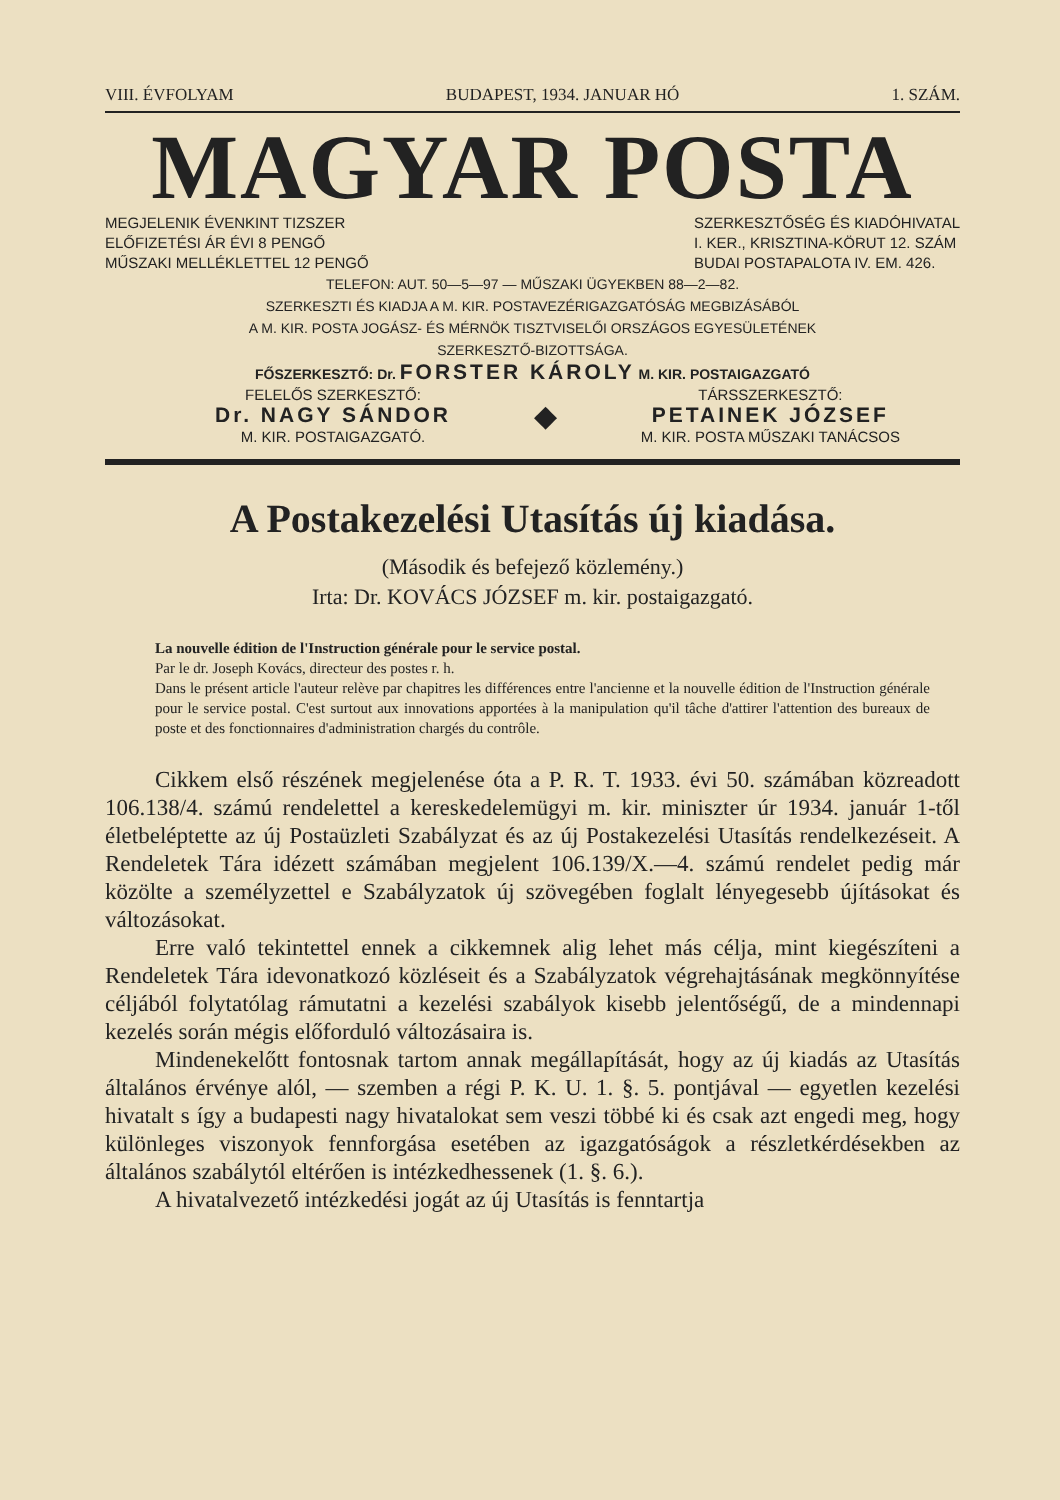VIII. ÉVFOLYAM BUDAPEST, 1934. JANUAR HÓ 1. SZÁM.
MAGYAR POSTA
MEGJELENIK ÉVENKINT TIZSZER
ELŐFIZETÉSI ÁR ÉVI 8 PENGŐ
MŰSZAKI MELLÉKLETTEL 12 PENGŐ SZERKESZTŐSÉG ÉS KIADÓHIVATAL
I. KER., KRISZTINA-KÖRUT 12. SZÁM
BUDAI POSTAPALOTA IV. EM. 426.
TELEFON: AUT. 50—5—97 — MŰSZAKI ÜGYEKBEN 88—2—82.
SZERKESZTI ÉS KIADJA A M. KIR. POSTAVEZÉRIGAZGATÓSÁG MEGBIZÁSÁBÓL
A M. KIR. POSTA JOGÁSZ- ÉS MÉRNÖK TISZTVISELŐI ORSZÁGOS EGYESÜLETÉNEK
SZERKESZTŐ-BIZOTTSÁGA.
FŐSZERKESZTŐ: Dr. FORSTER KÁROLY M. KIR. POSTAIGAZGATÓ
FELELŐS SZERKESZTŐ:
Dr. NAGY SÁNDOR
M. KIR. POSTAIGAZGATÓ. ◆ TÁRSSZERKESZTŐ:
PETAINEK JÓZSEF
M. KIR. POSTA MŰSZAKI TANÁCSOS
A Postakezelési Utasítás új kiadása.
(Második és befejező közlemény.)
Irta: Dr. KOVÁCS JÓZSEF m. kir. postaigazgató.
La nouvelle édition de l'Instruction générale pour le service postal.
Par le dr. Joseph Kovács, directeur des postes r. h.
Dans le présent article l'auteur relève par chapitres les différences entre l'ancienne et la nouvelle édition de l'Instruction générale pour le service postal. C'est surtout aux innovations apportées à la manipulation qu'il tâche d'attirer l'attention des bureaux de poste et des fonctionnaires d'administration chargés du contrôle.
Cikkem első részének megjelenése óta a P. R. T. 1933. évi 50. számában közreadott 106.138/4. számú rendelettel a kereskedelemügyi m. kir. miniszter úr 1934. január 1-től életbeléptette az új Postaüzleti Szabályzat és az új Postakezelési Utasítás rendelkezéseit. A Rendeletek Tára idézett számában megjelent 106.139/X.—4. számú rendelet pedig már közölte a személyzettel e Szabályzatok új szövegében foglalt lényegesebb újításokat és változásokat.
Erre való tekintettel ennek a cikkemnek alig lehet más célja, mint kiegészíteni a Rendeletek Tára idevonatkozó közléseit és a Szabályzatok végrehajtásának megkönnyítése céljából folytatólag rámutatni a kezelési szabályok kisebb jelentőségű, de a mindennapi kezelés során mégis előforduló változásaira is.
Mindenekelőtt fontosnak tartom annak megállapítását, hogy az új kiadás az Utasítás általános érvénye alól, — szemben a régi P. K. U. 1. §. 5. pontjával — egyetlen kezelési hivatalt s így a budapesti nagy hivatalokat sem veszi többé ki és csak azt engedi meg, hogy különleges viszonyok fennforgása esetében az igazgatóságok a részletkérdésekben az általános szabálytól eltérően is intézkedhessenek (1. §. 6.).
A hivatalvezető intézkedési jogát az új Utasítás is fenntartja